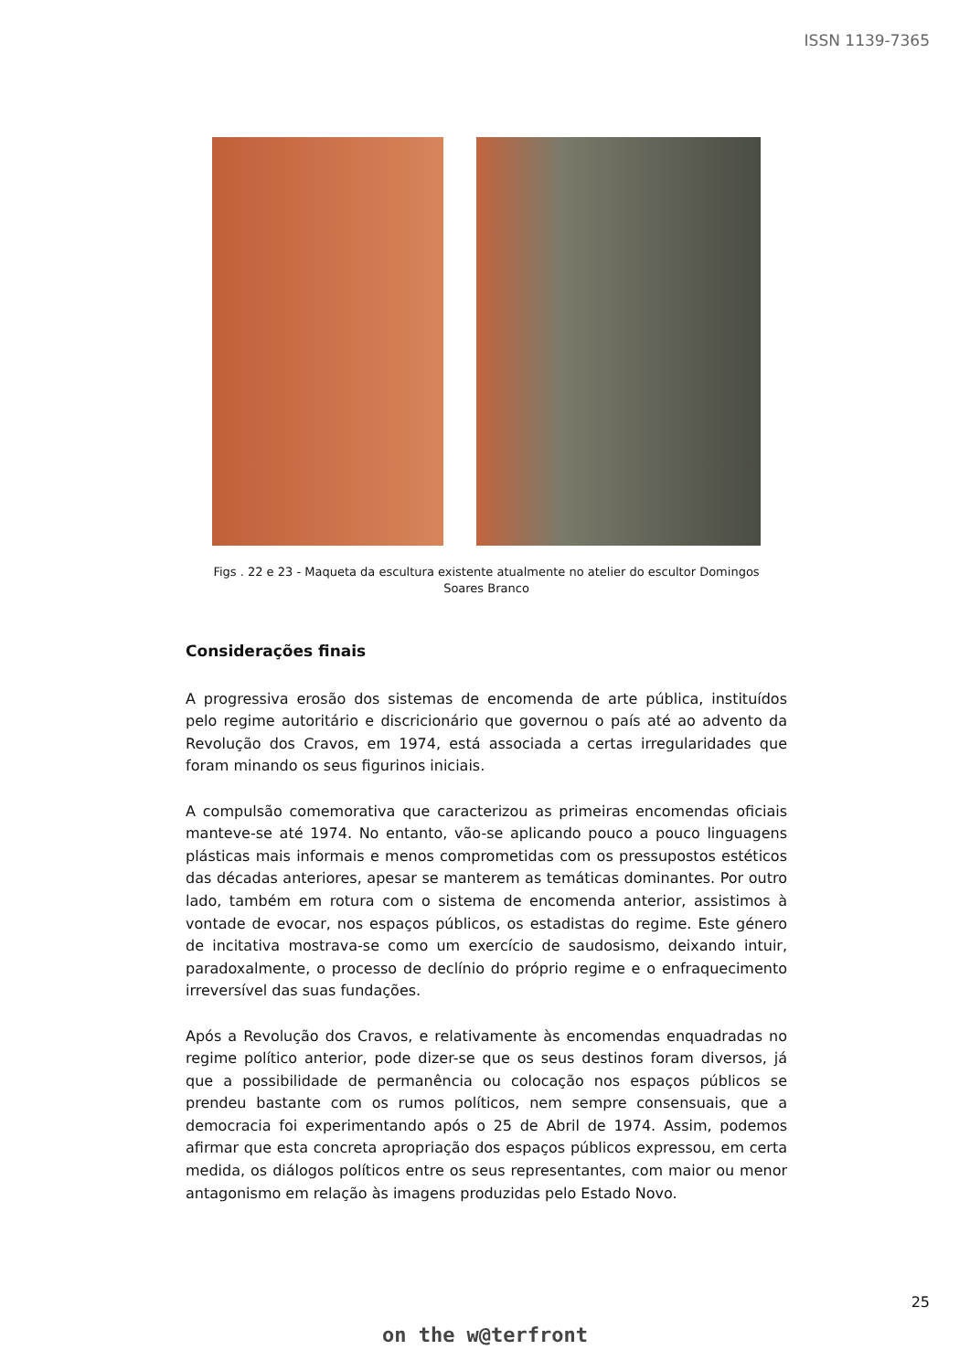ISSN 1139-7365
Figs . 22 e 23 - Maqueta da escultura existente atualmente no atelier do escultor Domingos Soares Branco
Considerações finais
A progressiva erosão dos sistemas de encomenda de arte pública, instituídos pelo regime autoritário e discricionário que governou o país até ao advento da Revolução dos Cravos, em 1974, está associada a certas irregularidades que foram minando os seus figurinos iniciais.
A compulsão comemorativa que caracterizou as primeiras encomendas oficiais manteve-se até 1974. No entanto, vão-se aplicando pouco a pouco linguagens plásticas mais informais e menos comprometidas com os pressupostos estéticos das décadas anteriores, apesar se manterem as temáticas dominantes. Por outro lado, também em rotura com o sistema de encomenda anterior, assistimos à vontade de evocar, nos espaços públicos, os estadistas do regime. Este género de incitativa mostrava-se como um exercício de saudosismo, deixando intuir, paradoxalmente, o processo de declínio do próprio regime e o enfraquecimento irreversível das suas fundações.
Após a Revolução dos Cravos, e relativamente às encomendas enquadradas no regime político anterior, pode dizer-se que os seus destinos foram diversos, já que a possibilidade de permanência ou colocação nos espaços públicos se prendeu bastante com os rumos políticos, nem sempre consensuais, que a democracia foi experimentando após o 25 de Abril de 1974. Assim, podemos afirmar que esta concreta apropriação dos espaços públicos expressou, em certa medida, os diálogos políticos entre os seus representantes, com maior ou menor antagonismo em relação às imagens produzidas pelo Estado Novo.
25
on the w@terfront